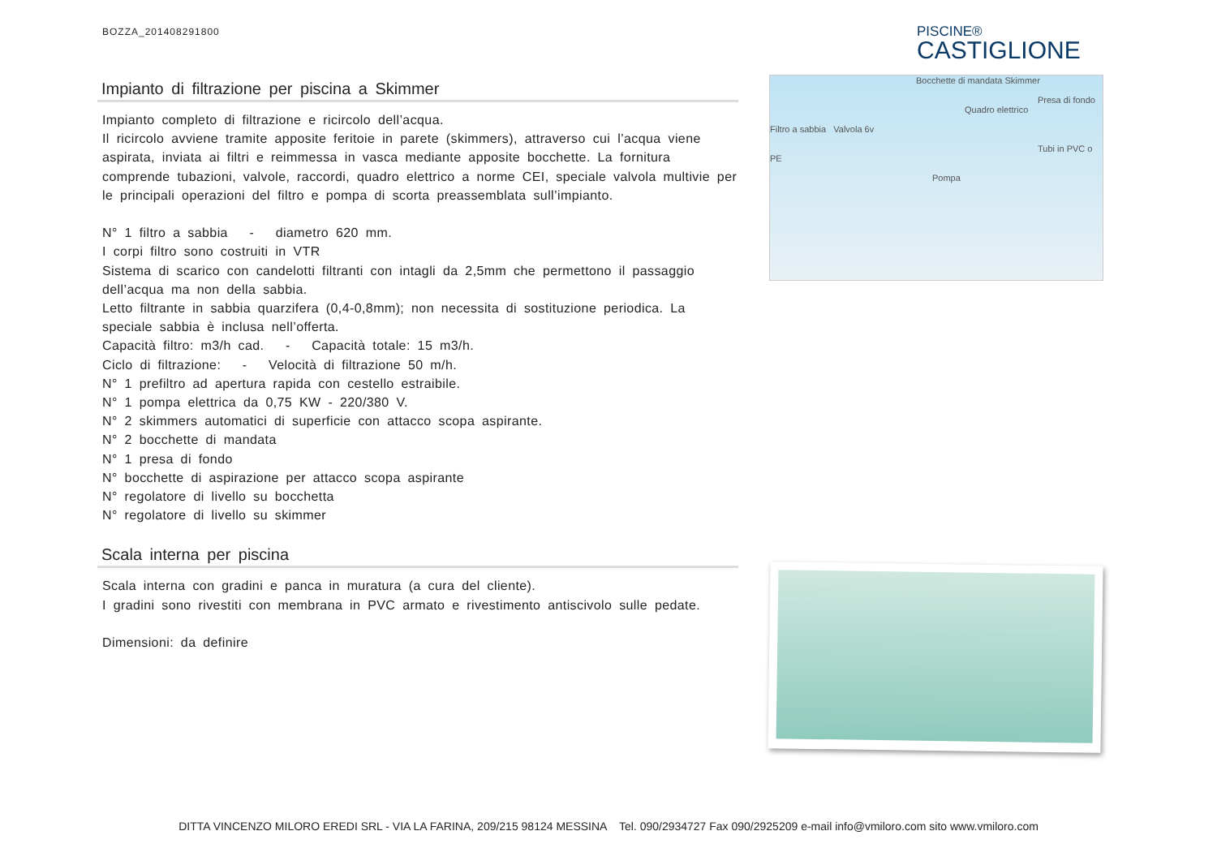BOZZA_201408291800 PISCINE®
CASTIGLIONE
Impianto di filtrazione per piscina a Skimmer
Impianto completo di filtrazione e ricircolo dell’acqua.
Il ricircolo avviene tramite apposite feritoie in parete (skimmers), attraverso cui l’acqua viene aspirata, inviata ai filtri e reimmessa in vasca mediante apposite bocchette. La fornitura comprende tubazioni, valvole, raccordi, quadro elettrico a norme CEI, speciale valvola multivie per le principali operazioni del filtro e pompa di scorta preassemblata sull’impianto.
N° 1 filtro a sabbia - diametro 620 mm.
I corpi filtro sono costruiti in VTR
Sistema di scarico con candelotti filtranti con intagli da 2,5mm che permettono il passaggio dell’acqua ma non della sabbia.
Letto filtrante in sabbia quarzifera (0,4-0,8mm); non necessita di sostituzione periodica. La speciale sabbia è inclusa nell’offerta.
Capacità filtro: m3/h cad. - Capacità totale: 15 m3/h.
Ciclo di filtrazione: - Velocità di filtrazione 50 m/h.
N° 1 prefiltro ad apertura rapida con cestello estraibile.
N° 1 pompa elettrica da 0,75 KW - 220/380 V.
N° 2 skimmers automatici di superficie con attacco scopa aspirante.
N° 2 bocchette di mandata
N° 1 presa di fondo
N° bocchette di aspirazione per attacco scopa aspirante
N° regolatore di livello su bocchetta
N° regolatore di livello su skimmer
Scala interna per piscina
Scala interna con gradini e panca in muratura (a cura del cliente).
I gradini sono rivestiti con membrana in PVC armato e rivestimento antiscivolo sulle pedate.
Dimensioni: da definire
Bocchette di mandata Skimmer
Presa di fondo
Quadro elettrico
Filtro a sabbia Valvola 6v
Tubi in PVC o PE
Pompa
DITTA VINCENZO MILORO EREDI SRL - VIA LA FARINA, 209/215 98124 MESSINA Tel. 090/2934727 Fax 090/2925209 e-mail info@vmiloro.com sito www.vmiloro.com